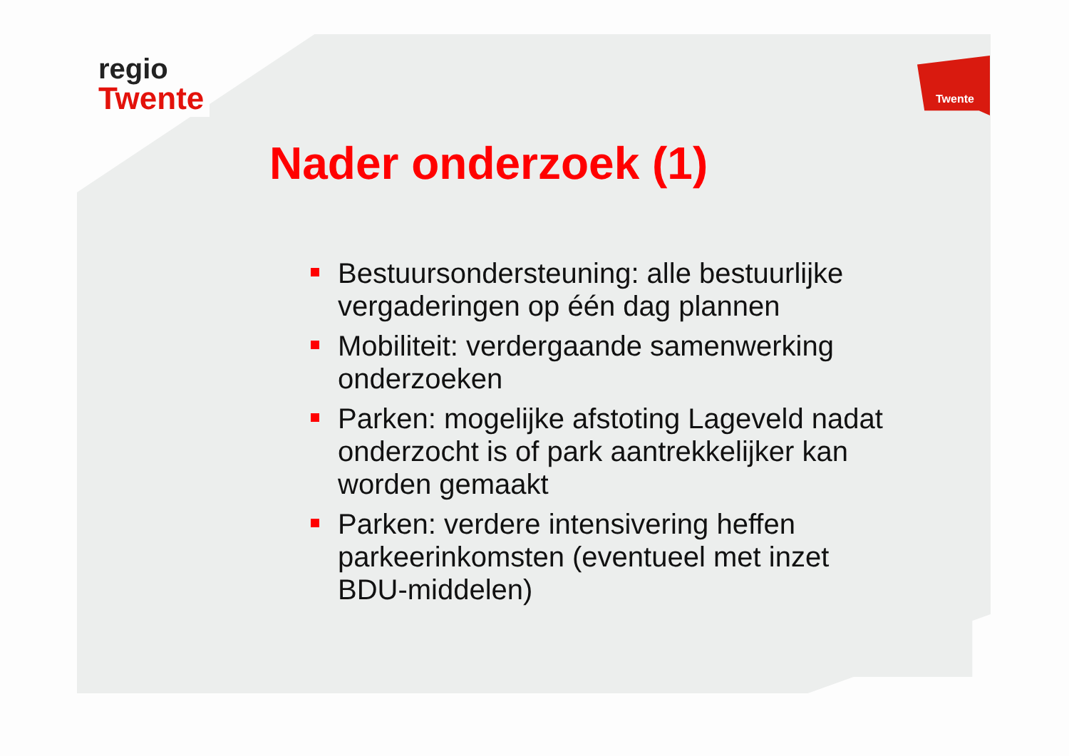regio
Twente
Twente
Nader onderzoek (1)
Bestuursondersteuning: alle bestuurlijke vergaderingen op één dag plannen
Mobiliteit: verdergaande samenwerking onderzoeken
Parken: mogelijke afstoting Lageveld nadat onderzocht is of park aantrekkelijker kan worden gemaakt
Parken: verdere intensivering heffen parkeerinkomsten (eventueel met inzet BDU-middelen)